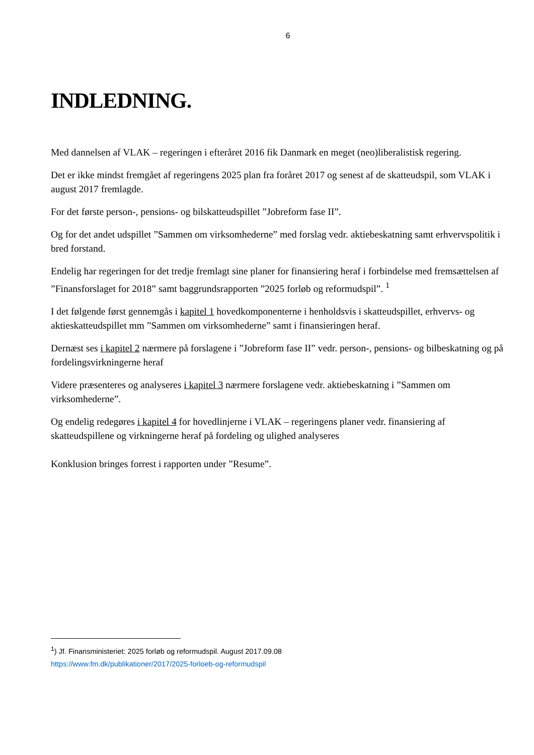6
INDLEDNING.
Med dannelsen af VLAK – regeringen i efteråret 2016 fik Danmark en meget (neo)liberalistisk regering.
Det er ikke mindst fremgået af regeringens 2025 plan fra foråret 2017 og senest af de skatteudspil, som VLAK i august 2017 fremlagde.
For det første person-, pensions- og bilskatteudspillet ”Jobreform fase II”.
Og for det andet udspillet ”Sammen om virksomhederne” med forslag vedr. aktiebeskatning samt erhvervspolitik i bred forstand.
Endelig har regeringen for det tredje fremlagt sine planer for finansiering heraf i forbindelse med fremsættelsen af ”Finansforslaget for 2018” samt baggrundsrapporten ”2025 forløb og reformudspil”. <sup>1</sup>
I det følgende først gennemgås i kapitel 1 hovedkomponenterne i henholdsvis i skatteudspillet, erhvervs- og aktieskatteudspillet mm ”Sammen om virksomhederne” samt i finansieringen heraf.
Dernæst ses i kapitel 2 nærmere på forslagene i ”Jobreform fase II” vedr. person-, pensions- og bilbeskatning og på fordelingsvirkningerne heraf
Videre præsenteres og analyseres i kapitel 3 nærmere forslagene vedr. aktiebeskatning i ”Sammen om virksomhederne”.
Og endelig redegøres i kapitel 4 for hovedlinjerne i VLAK – regeringens planer vedr. finansiering af skatteudspillene og virkningerne heraf på fordeling og ulighed analyseres
Konklusion bringes forrest i rapporten under ”Resume”.
<sup>1</sup>) Jf. Finansministeriet: 2025 forløb og reformudspil. August 2017.09.08
https://www.fm.dk/publikationer/2017/2025-forloeb-og-reformudspil